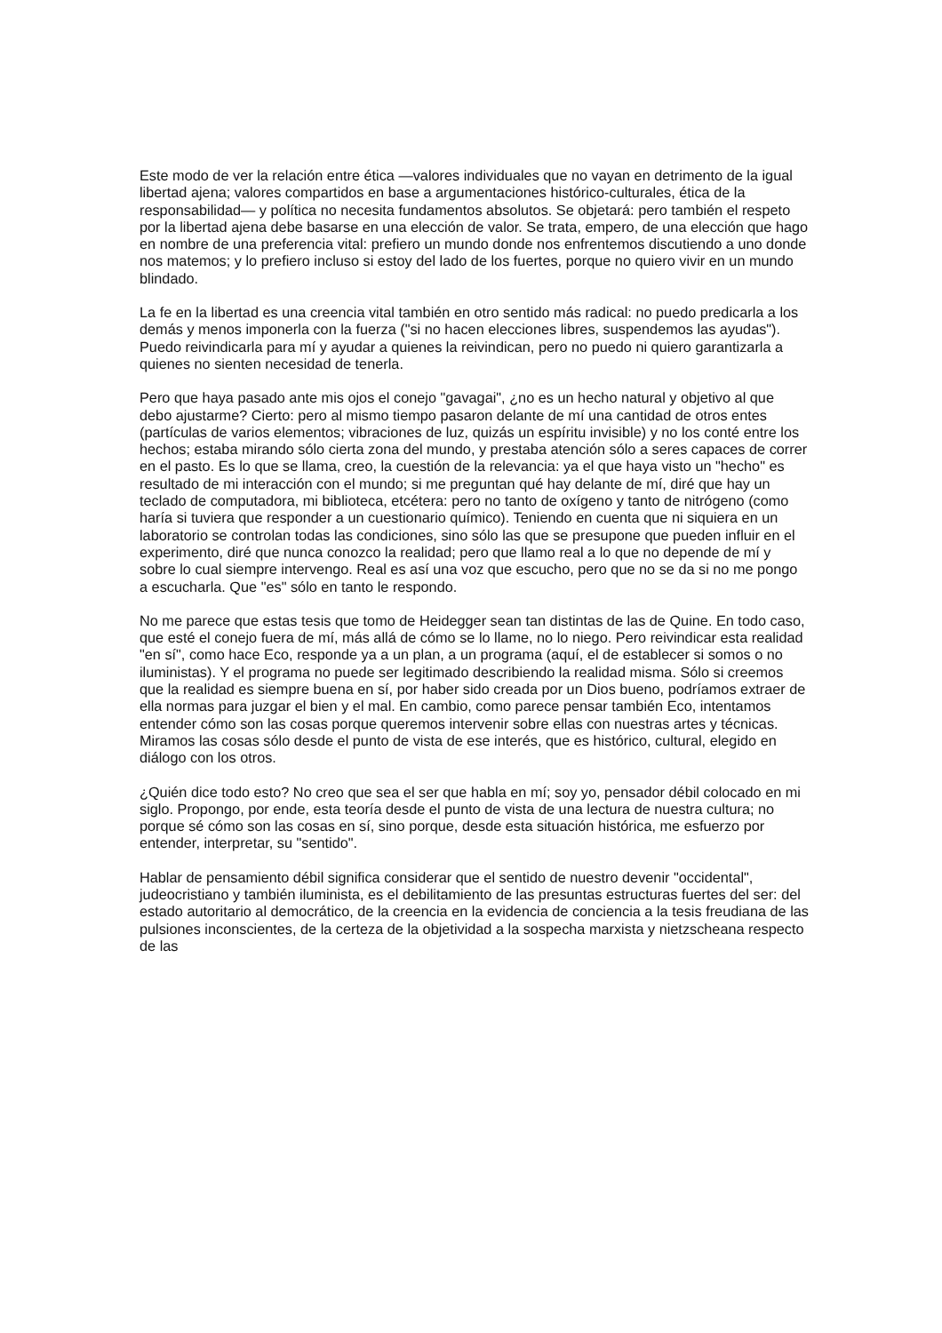Este modo de ver la relación entre ética —valores individuales que no vayan en detrimento de la igual libertad ajena; valores compartidos en base a argumentaciones histórico-culturales, ética de la responsabilidad— y política no necesita fundamentos absolutos. Se objetará: pero también el respeto por la libertad ajena debe basarse en una elección de valor. Se trata, empero, de una elección que hago en nombre de una preferencia vital: prefiero un mundo donde nos enfrentemos discutiendo a uno donde nos matemos; y lo prefiero incluso si estoy del lado de los fuertes, porque no quiero vivir en un mundo blindado.
La fe en la libertad es una creencia vital también en otro sentido más radical: no puedo predicarla a los demás y menos imponerla con la fuerza ("si no hacen elecciones libres, suspendemos las ayudas"). Puedo reivindicarla para mí y ayudar a quienes la reivindican, pero no puedo ni quiero garantizarla a quienes no sienten necesidad de tenerla.
Pero que haya pasado ante mis ojos el conejo "gavagai", ¿no es un hecho natural y objetivo al que debo ajustarme? Cierto: pero al mismo tiempo pasaron delante de mí una cantidad de otros entes (partículas de varios elementos; vibraciones de luz, quizás un espíritu invisible) y no los conté entre los hechos; estaba mirando sólo cierta zona del mundo, y prestaba atención sólo a seres capaces de correr en el pasto. Es lo que se llama, creo, la cuestión de la relevancia: ya el que haya visto un "hecho" es resultado de mi interacción con el mundo; si me preguntan qué hay delante de mí, diré que hay un teclado de computadora, mi biblioteca, etcétera: pero no tanto de oxígeno y tanto de nitrógeno (como haría si tuviera que responder a un cuestionario químico). Teniendo en cuenta que ni siquiera en un laboratorio se controlan todas las condiciones, sino sólo las que se presupone que pueden influir en el experimento, diré que nunca conozco la realidad; pero que llamo real a lo que no depende de mí y sobre lo cual siempre intervengo. Real es así una voz que escucho, pero que no se da si no me pongo a escucharla. Que "es" sólo en tanto le respondo.
No me parece que estas tesis que tomo de Heidegger sean tan distintas de las de Quine. En todo caso, que esté el conejo fuera de mí, más allá de cómo se lo llame, no lo niego. Pero reivindicar esta realidad "en sí", como hace Eco, responde ya a un plan, a un programa (aquí, el de establecer si somos o no iluministas). Y el programa no puede ser legitimado describiendo la realidad misma. Sólo si creemos que la realidad es siempre buena en sí, por haber sido creada por un Dios bueno, podríamos extraer de ella normas para juzgar el bien y el mal. En cambio, como parece pensar también Eco, intentamos entender cómo son las cosas porque queremos intervenir sobre ellas con nuestras artes y técnicas. Miramos las cosas sólo desde el punto de vista de ese interés, que es histórico, cultural, elegido en diálogo con los otros.
¿Quién dice todo esto? No creo que sea el ser que habla en mí; soy yo, pensador débil colocado en mi siglo. Propongo, por ende, esta teoría desde el punto de vista de una lectura de nuestra cultura; no porque sé cómo son las cosas en sí, sino porque, desde esta situación histórica, me esfuerzo por entender, interpretar, su "sentido".
Hablar de pensamiento débil significa considerar que el sentido de nuestro devenir "occidental", judeocristiano y también iluminista, es el debilitamiento de las presuntas estructuras fuertes del ser: del estado autoritario al democrático, de la creencia en la evidencia de conciencia a la tesis freudiana de las pulsiones inconscientes, de la certeza de la objetividad a la sospecha marxista y nietzscheana respecto de las